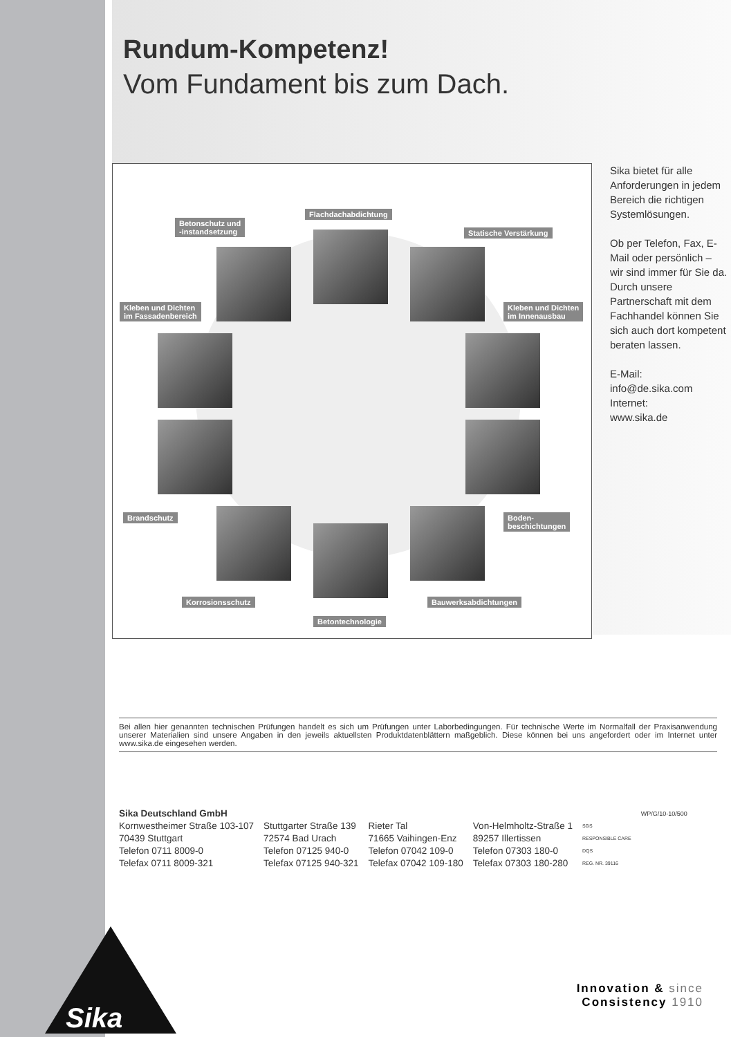Sika
Rundum-Kompetenz!
Vom Fundament bis zum Dach.
Betonschutz und
-instandsetzung
Flachdachabdichtung
Statische Verstärkung
Kleben und Dichten
im Fassadenbereich
Kleben und Dichten
im Innenausbau
Brandschutz
Boden-
beschichtungen
Korrosionsschutz Bauwerksabdichtungen
Betontechnologie
Sika bietet für alle Anforderungen in jedem Bereich die richtigen Systemlösungen.
Ob per Telefon, Fax, E-Mail oder persönlich – wir sind immer für Sie da. Durch unsere Partnerschaft mit dem Fachhandel können Sie sich auch dort kompetent beraten lassen.
E-Mail:
info@de.sika.com
Internet:
www.sika.de
Bei allen hier genannten technischen Prüfungen handelt es sich um Prüfungen unter Laborbedingungen. Für technische Werte im Normalfall der Praxisanwendung unserer Materialien sind unsere Angaben in den jeweils aktuellsten Produktdatenblättern maßgeblich. Diese können bei uns angefordert oder im Internet unter www.sika.de eingesehen werden.
Sika Deutschland GmbH
Kornwestheimer Straße 103-107
70439 Stuttgart
Telefon 0711 8009-0
Telefax 0711 8009-321
Stuttgarter Straße 139
72574 Bad Urach
Telefon 07125 940-0
Telefax 07125 940-321
Rieter Tal
71665 Vaihingen-Enz
Telefon 07042 109-0
Telefax 07042 109-180
Von-Helmholtz-Straße 1
89257 Illertissen
Telefon 07303 180-0
Telefax 07303 180-280
SGS
RESPONSIBLE CARE
DQS
REG. NR. 39116
WP/G/10-10/500
Innovation & since
Consistency 1910